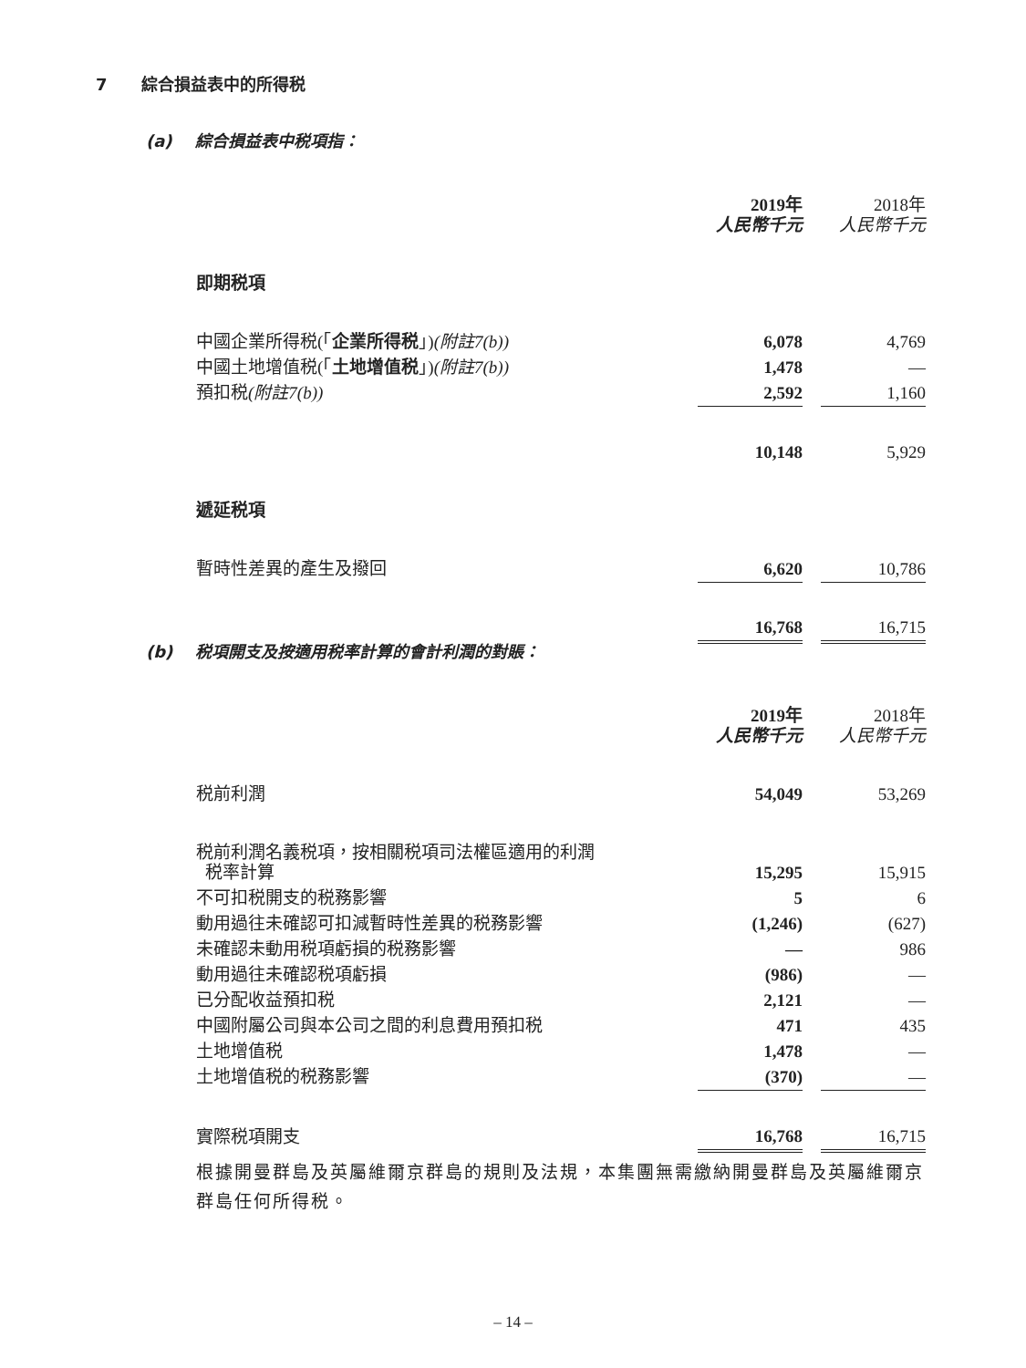7 綜合損益表中的所得税
(a) 綜合損益表中税項指：
| | 2019年 人民幣千元 | | 2018年 人民幣千元 |
| 即期税項 | | | |
| 中國企業所得税(「 企業所得税 」) (附註7(b)) | 6,078 | | 4,769 |
| 中國土地增值税(「 土地增值税 」) (附註7(b)) | 1,478 | | — |
| 預扣税 (附註7(b)) | 2,592 | | 1,160 |
| | 10,148 | | 5,929 |
| 遞延税項 | | | |
| 暫時性差異的產生及撥回 | 6,620 | | 10,786 |
| | 16,768 | | 16,715 |
(b) 税項開支及按適用税率計算的會計利潤的對賬：
| | 2019年 人民幣千元 | | 2018年 人民幣千元 |
| 税前利潤 | 54,049 | | 53,269 |
| 税前利潤名義税項，按相關税項司法權區適用的利潤 税率計算 | 15,295 | | 15,915 |
| 不可扣税開支的税務影響 | 5 | | 6 |
| 動用過往未確認可扣減暫時性差異的税務影響 | (1,246) | | (627) |
| 未確認未動用税項虧損的税務影響 | — | | 986 |
| 動用過往未確認税項虧損 | (986) | | — |
| 已分配收益預扣税 | 2,121 | | — |
| 中國附屬公司與本公司之間的利息費用預扣税 | 471 | | 435 |
| 土地增值税 | 1,478 | | — |
| 土地增值税的税務影響 | (370) | | — |
| 實際税項開支 | 16,768 | | 16,715 |
根據開曼群島及英屬維爾京群島的規則及法規，本集團無需繳納開曼群島及英屬維爾京群島任何所得税。
– 14 –